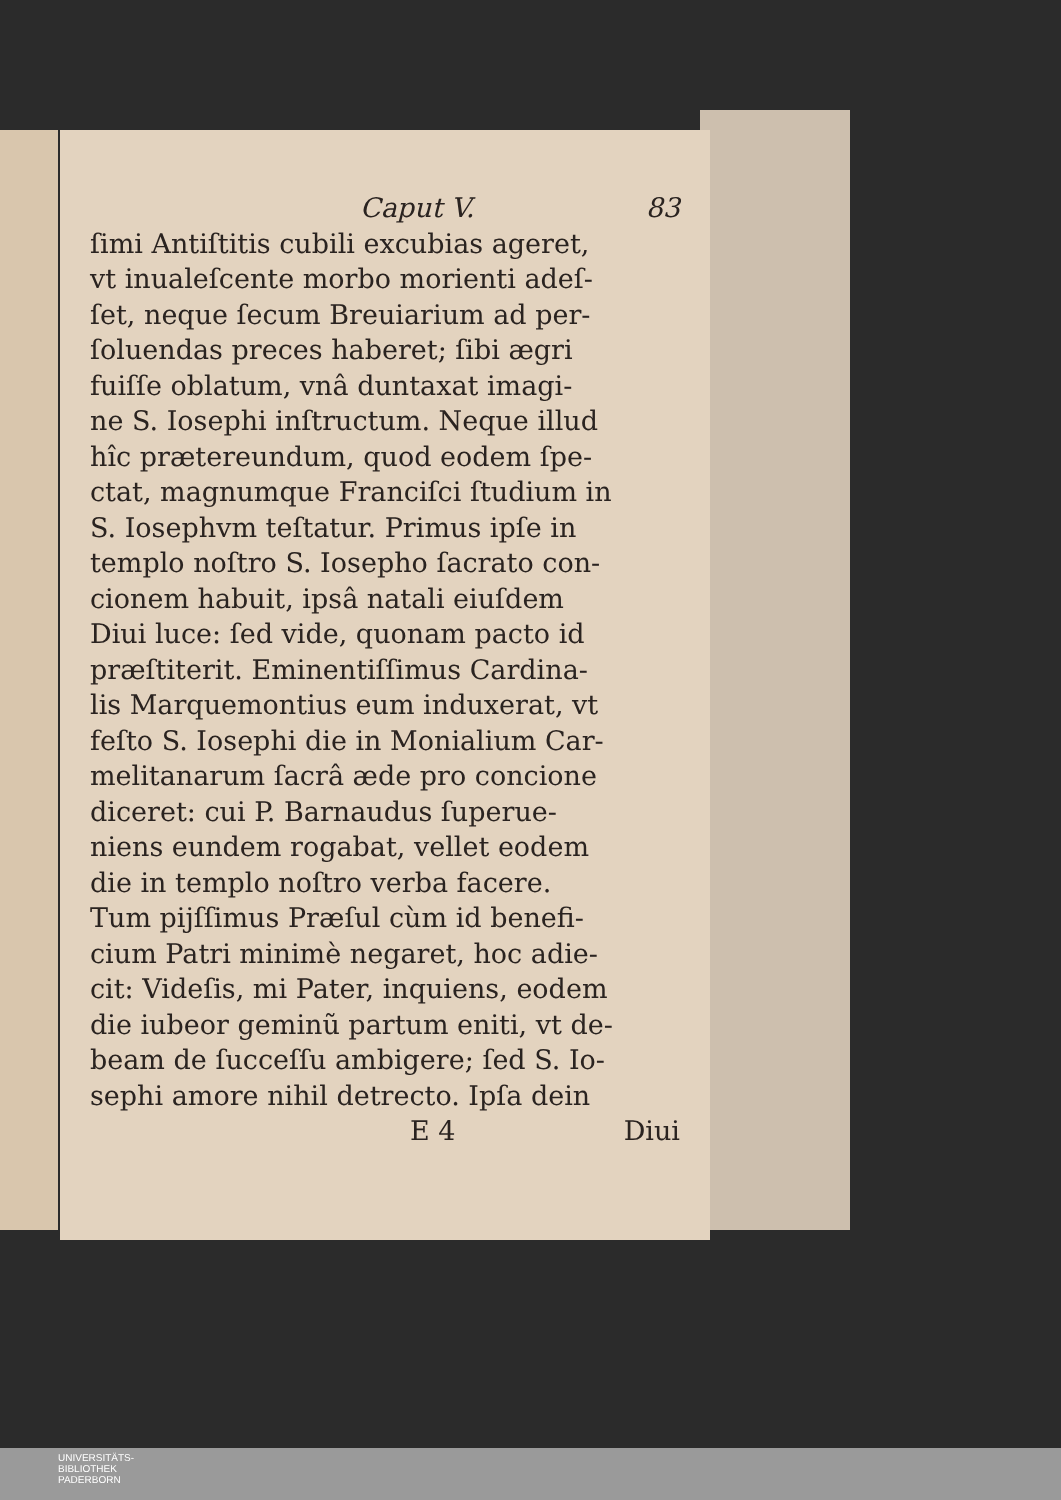Caput V. 83
ſimi Antiſtitis cubili excubias ageret,
vt inualeſcente morbo morienti adeſ-
ſet, neque ſecum Breuiarium ad per-
ſoluendas preces haberet; ſibi ægri
fuiſſe oblatum, vnâ duntaxat imagi-
ne S. Iosephi inſtructum. Neque illud
hîc prætereundum, quod eodem ſpe-
ctat, magnumque Franciſci ſtudium in
S. Iosephvm teſtatur. Primus ipſe in
templo noſtro S. Iosepho ſacrato con-
cionem habuit, ipsâ natali eiuſdem
Diui luce: ſed vide, quonam pacto id
præſtiterit. Eminentiſſimus Cardina-
lis Marquemontius eum induxerat, vt
feſto S. Iosephi die in Monialium Car-
melitanarum ſacrâ æde pro concione
diceret: cui P. Barnaudus ſuperue-
niens eundem rogabat, vellet eodem
die in templo noſtro verba facere.
Tum pijſſimus Præſul cùm id benefi-
cium Patri minimè negaret, hoc adie-
cit: Videſis, mi Pater, inquiens, eodem
die iubeor geminũ partum eniti, vt de-
beam de ſucceſſu ambigere; ſed S. Io-
sephi amore nihil detrecto. Ipſa dein
E 4 Diui
UNIVERSITÄTS-
BIBLIOTHEK
PADERBORN